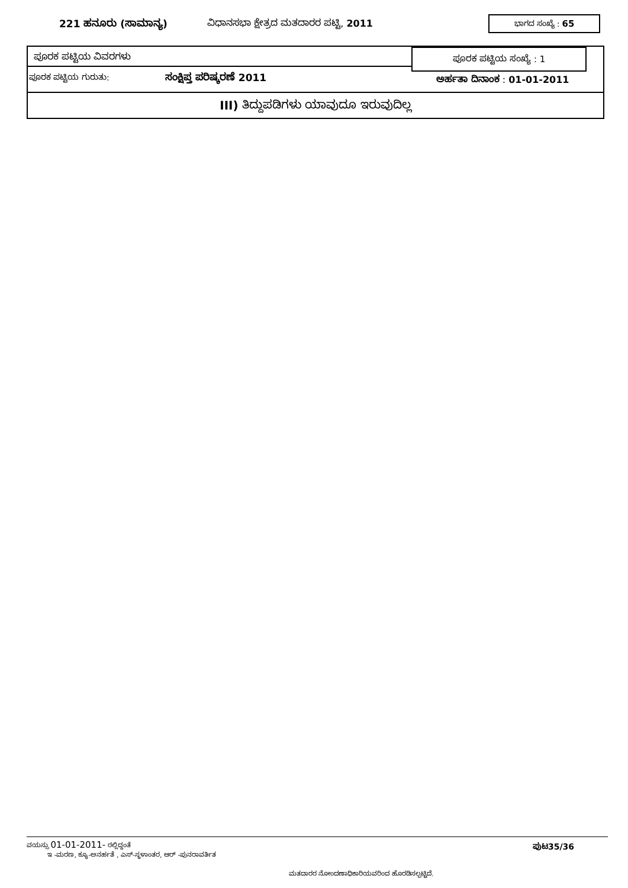221 ಹನೂರು (ಸಾಮಾನ್ಯ) ವಿಧಾನಸಭಾ ಕ್ಷೇತ್ರದ ಮತದಾರರ ಪಟ್ಟಿ, 2011 ಭಾಗದ ಸಂಖ್ಯೆ : 65
ಪೂರಕ ಪಟ್ಟಿಯ ವಿವರಗಳು ಪೂರಕ ಪಟ್ಟಿಯ ಸಂಖ್ಯೆ : 1
ಪೂರಕ ಪಟ್ಟಿಯ ಗುರುತು: ಸಂಕ್ಷಿಪ್ತ ಪರಿಷ್ಕರಣೆ 2011 ಅರ್ಹತಾ ದಿನಾಂಕ : 01-01-2011
III) ತಿದ್ದುಪಡಿಗಳು ಯಾವುದೂ ಇರುವುದಿಲ್ಲ
ವಯಸ್ಸು 01-01-2011- ರಲ್ಲಿದ್ದಂತೆ
ಇ -ಮರಣ, ಕ್ಯೂ-ಅನರ್ಹತೆ , ಎಸ್-ಸ್ಥಳಾಂತರ, ಆರ್ -ಪುನರಾವರ್ತಿತ
ಪುಟ35/36
ಮತದಾರರ ನೋಂದಣಾಧಿಕಾರಿಯವರಿಂದ ಹೊರಡಿಸಲ್ಪಟ್ಟಿದೆ.